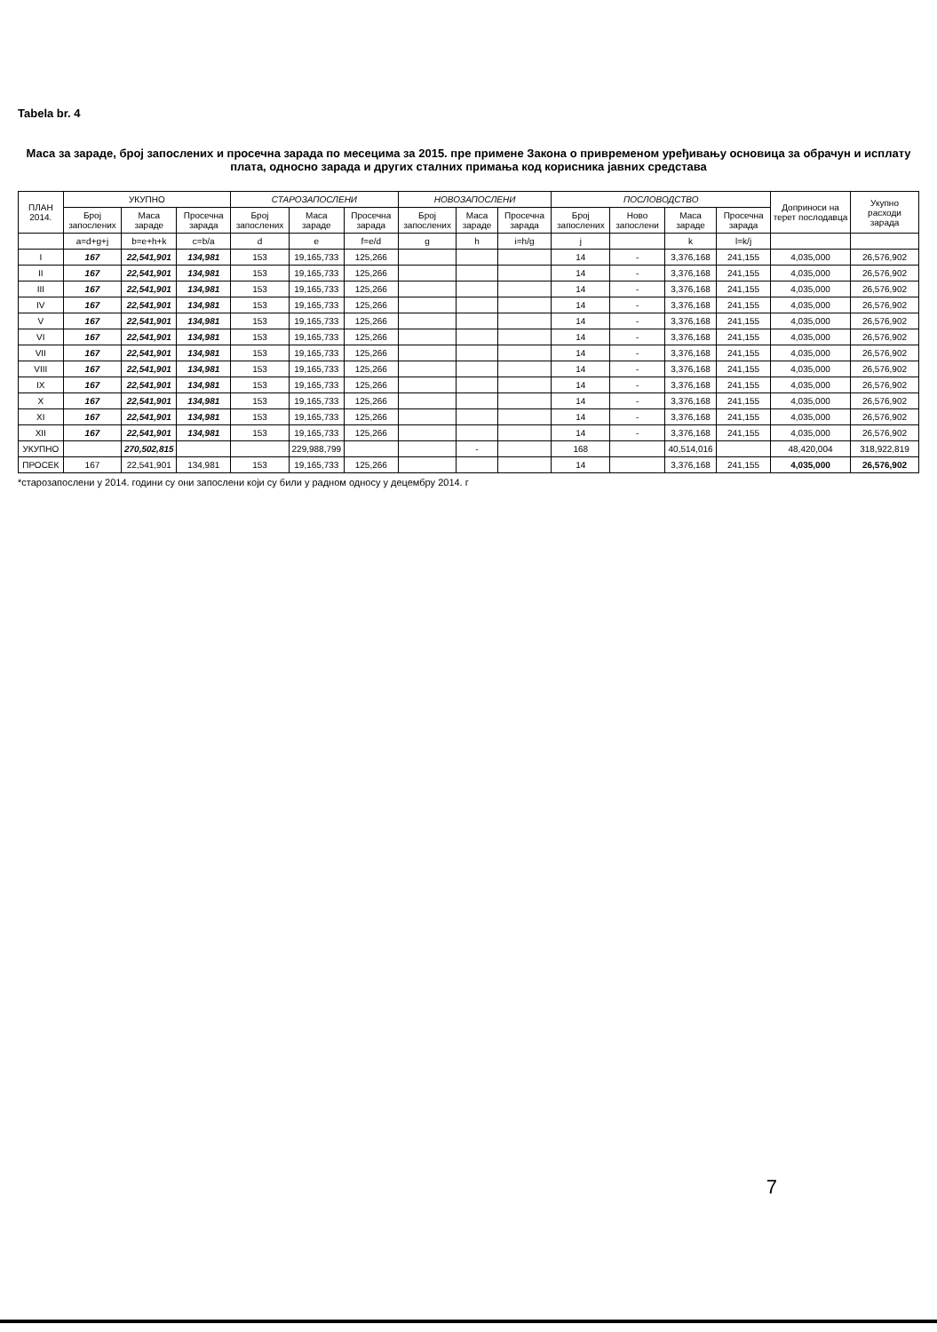Tabela br. 4
Маса за зараде, број запослених и просечна зарада по месецима за 2015. пре примене Закона о привременом уређивању основица за обрачун и исплату плата, односно зарада и других сталних примања код корисника јавних средстава
| ПЛАН 2014. | УКУПНО | | | СТАРОЗАПОСЛЕНИ | | | НОВОЗАПОСЛЕНИ | | | ПОСЛОВОДСТВО | | | | Доприноси на терет послодавца | Укупно расходи зарада |
| --- | --- | --- | --- | --- | --- | --- | --- | --- | --- | --- | --- | --- | --- | --- | --- |
| | Број запослених | Маса зараде | Просечна зарада | Број запослених | Маса зараде | Просечна зарада | Број запослених | Маса зараде | Просечна зарада | Број запослених | Ново запослени | Маса зараде | Просечна зарада | | |
| | a=d+g+j | b=e+h+k | c=b/a | d | e | f=e/d | g | h | i=h/g | j | | k | l=k/j | | |
| I | 167 | 22,541,901 | 134,981 | 153 | 19,165,733 | 125,266 | | | | 14 | - | 3,376,168 | 241,155 | 4,035,000 | 26,576,902 |
| II | 167 | 22,541,901 | 134,981 | 153 | 19,165,733 | 125,266 | | | | 14 | - | 3,376,168 | 241,155 | 4,035,000 | 26,576,902 |
| III | 167 | 22,541,901 | 134,981 | 153 | 19,165,733 | 125,266 | | | | 14 | - | 3,376,168 | 241,155 | 4,035,000 | 26,576,902 |
| IV | 167 | 22,541,901 | 134,981 | 153 | 19,165,733 | 125,266 | | | | 14 | - | 3,376,168 | 241,155 | 4,035,000 | 26,576,902 |
| V | 167 | 22,541,901 | 134,981 | 153 | 19,165,733 | 125,266 | | | | 14 | - | 3,376,168 | 241,155 | 4,035,000 | 26,576,902 |
| VI | 167 | 22,541,901 | 134,981 | 153 | 19,165,733 | 125,266 | | | | 14 | - | 3,376,168 | 241,155 | 4,035,000 | 26,576,902 |
| VII | 167 | 22,541,901 | 134,981 | 153 | 19,165,733 | 125,266 | | | | 14 | - | 3,376,168 | 241,155 | 4,035,000 | 26,576,902 |
| VIII | 167 | 22,541,901 | 134,981 | 153 | 19,165,733 | 125,266 | | | | 14 | - | 3,376,168 | 241,155 | 4,035,000 | 26,576,902 |
| IX | 167 | 22,541,901 | 134,981 | 153 | 19,165,733 | 125,266 | | | | 14 | - | 3,376,168 | 241,155 | 4,035,000 | 26,576,902 |
| X | 167 | 22,541,901 | 134,981 | 153 | 19,165,733 | 125,266 | | | | 14 | - | 3,376,168 | 241,155 | 4,035,000 | 26,576,902 |
| XI | 167 | 22,541,901 | 134,981 | 153 | 19,165,733 | 125,266 | | | | 14 | - | 3,376,168 | 241,155 | 4,035,000 | 26,576,902 |
| XII | 167 | 22,541,901 | 134,981 | 153 | 19,165,733 | 125,266 | | | | 14 | - | 3,376,168 | 241,155 | 4,035,000 | 26,576,902 |
| УКУПНО | | 270,502,815 | | | 229,988,799 | | | - | | 168 | | 40,514,016 | | 48,420,004 | 318,922,819 |
| ПРОСЕК | 167 | 22,541,901 | 134,981 | 153 | 19,165,733 | 125,266 | | | | 14 | | 3,376,168 | 241,155 | 4,035,000 | 26,576,902 |
*старозапослени у 2014. години су они запослени који су били у радном односу у децембру 2014. г
7